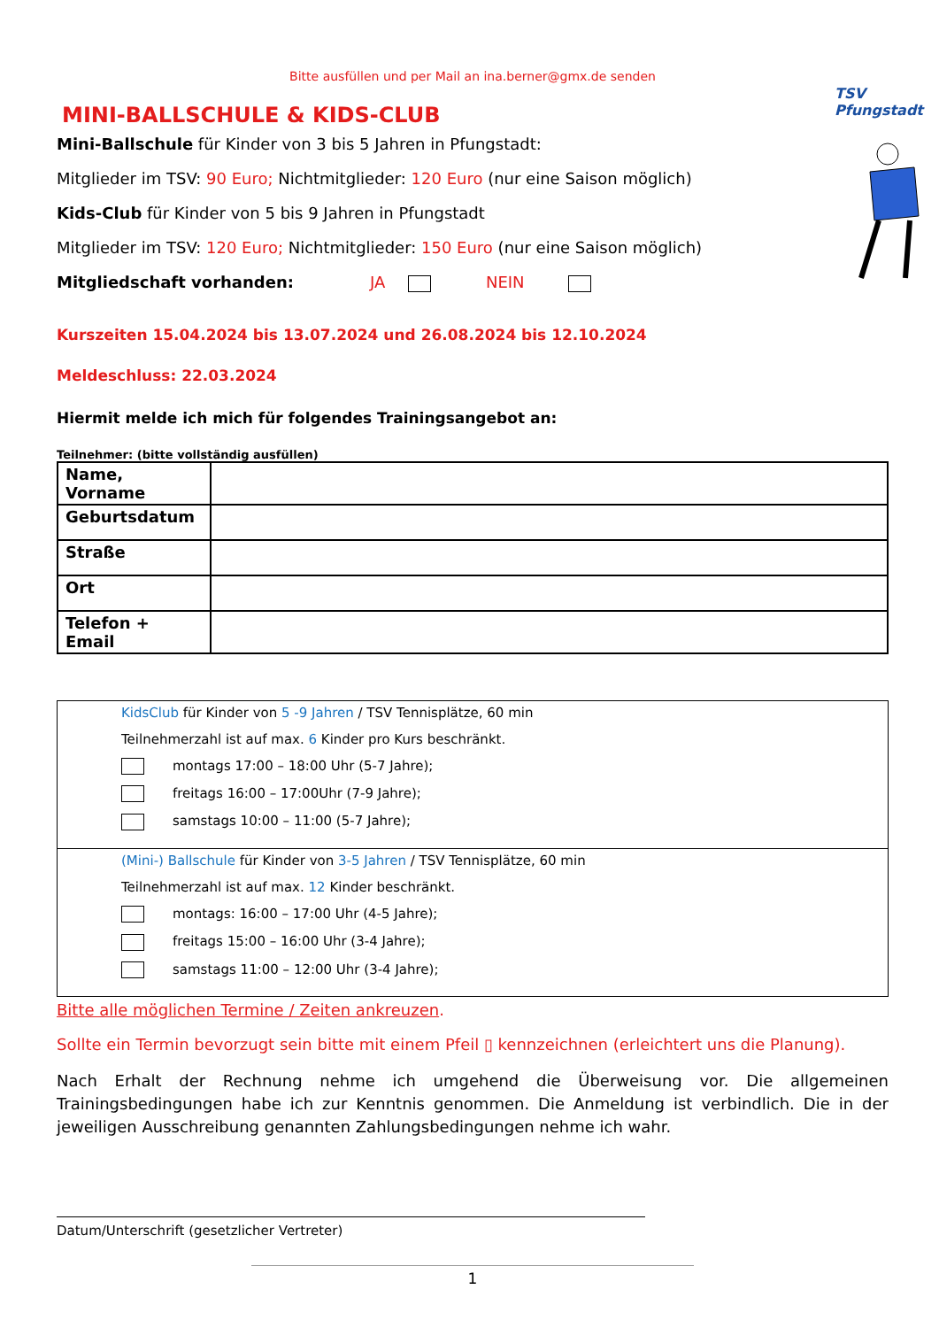Bitte ausfüllen und per Mail an ina.berner@gmx.de senden
TSV Pfungstadt
MINI-BALLSCHULE & KIDS-CLUB
Mini-Ballschule für Kinder von 3 bis 5 Jahren in Pfungstadt:
Mitglieder im TSV: 90 Euro; Nichtmitglieder: 120 Euro (nur eine Saison möglich)
Kids-Club für Kinder von 5 bis 9 Jahren in Pfungstadt
Mitglieder im TSV: 120 Euro; Nichtmitglieder: 150 Euro (nur eine Saison möglich)
Mitgliedschaft vorhanden: JA NEIN
Kurszeiten 15.04.2024 bis 13.07.2024 und 26.08.2024 bis 12.10.2024
Meldeschluss: 22.03.2024
Hiermit melde ich mich für folgendes Trainingsangebot an:
Teilnehmer: (bitte vollständig ausfüllen)
| Name, Vorname | |
| Geburtsdatum | |
| Straße | |
| Ort | |
| Telefon + Email | |
KidsClub für Kinder von 5 -9 Jahren / TSV Tennisplätze, 60 min
Teilnehmerzahl ist auf max. 6 Kinder pro Kurs beschränkt.
montags 17:00 – 18:00 Uhr (5-7 Jahre);
freitags 16:00 – 17:00Uhr (7-9 Jahre);
samstags 10:00 – 11:00 (5-7 Jahre);
(Mini-) Ballschule für Kinder von 3-5 Jahren / TSV Tennisplätze, 60 min
Teilnehmerzahl ist auf max. 12 Kinder beschränkt.
montags: 16:00 – 17:00 Uhr (4-5 Jahre);
freitags 15:00 – 16:00 Uhr (3-4 Jahre);
samstags 11:00 – 12:00 Uhr (3-4 Jahre);
Bitte alle möglichen Termine / Zeiten ankreuzen.
Sollte ein Termin bevorzugt sein bitte mit einem Pfeil ▯ kennzeichnen (erleichtert uns die Planung).
Nach Erhalt der Rechnung nehme ich umgehend die Überweisung vor. Die allgemeinen Trainingsbedingungen habe ich zur Kenntnis genommen. Die Anmeldung ist verbindlich. Die in der jeweiligen Ausschreibung genannten Zahlungsbedingungen nehme ich wahr.
Datum/Unterschrift (gesetzlicher Vertreter)
1